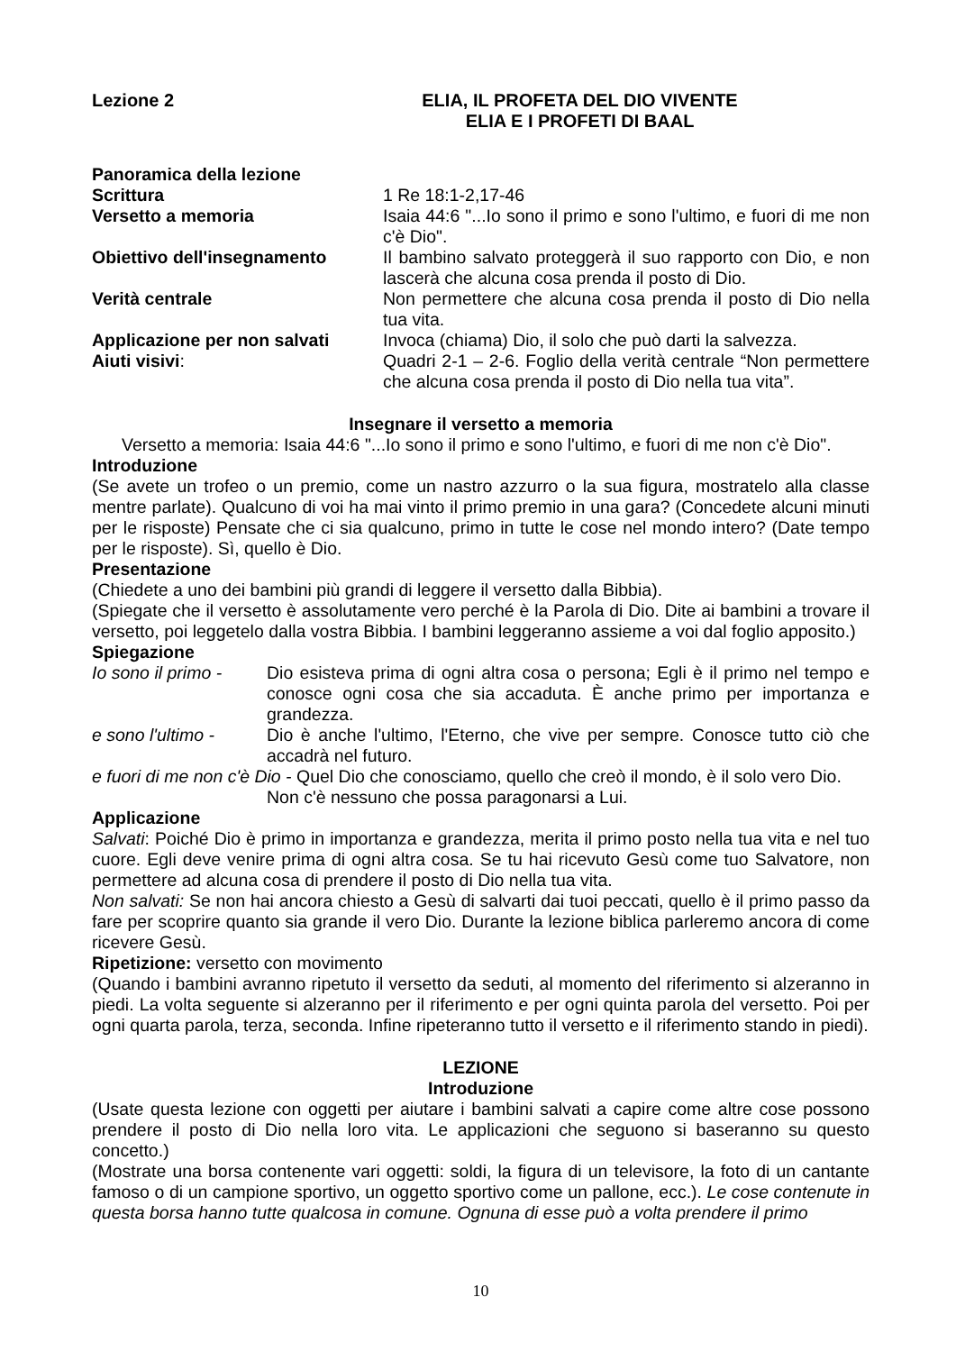Lezione 2 ELIA, IL PROFETA DEL DIO VIVENTE
ELIA E I PROFETI DI BAAL
Panoramica della lezione
Scrittura 1 Re 18:1-2,17-46
Versetto a memoria Isaia 44:6 "...Io sono il primo e sono l'ultimo, e fuori di me non c'è Dio".
Obiettivo dell'insegnamento Il bambino salvato proteggerà il suo rapporto con Dio, e non lascerà che alcuna cosa prenda il posto di Dio.
Verità centrale Non permettere che alcuna cosa prenda il posto di Dio nella tua vita.
Applicazione per non salvati
Invoca (chiama) Dio, il solo che può darti la salvezza.
Aiuti visivi: Quadri 2-1 – 2-6. Foglio della verità centrale “Non permettere che alcuna cosa prenda il posto di Dio nella tua vita”.
Insegnare il versetto a memoria
Versetto a memoria: Isaia 44:6 "...Io sono il primo e sono l'ultimo, e fuori di me non c'è Dio".
Introduzione
(Se avete un trofeo o un premio, come un nastro azzurro o la sua figura, mostratelo alla classe mentre parlate). Qualcuno di voi ha mai vinto il primo premio in una gara? (Concedete alcuni minuti per le risposte) Pensate che ci sia qualcuno, primo in tutte le cose nel mondo intero? (Date tempo per le risposte). Sì, quello è Dio.
Presentazione
(Chiedete a uno dei bambini più grandi di leggere il versetto dalla Bibbia).
(Spiegate che il versetto è assolutamente vero perché è la Parola di Dio. Dite ai bambini a trovare il versetto, poi leggetelo dalla vostra Bibbia. I bambini leggeranno assieme a voi dal foglio apposito.)
Spiegazione
Io sono il primo -
Dio esisteva prima di ogni altra cosa o persona; Egli è il primo nel tempo e conosce ogni cosa che sia accaduta. È anche primo per importanza e grandezza.
e sono l'ultimo -
Dio è anche l'ultimo, l'Eterno, che vive per sempre. Conosce tutto ciò che accadrà nel futuro.
e fuori di me non c'è Dio - Quel Dio che conosciamo, quello che creò il mondo, è il solo vero Dio.
Non c'è nessuno che possa paragonarsi a Lui.
Applicazione
Salvati: Poiché Dio è primo in importanza e grandezza, merita il primo posto nella tua vita e nel tuo cuore. Egli deve venire prima di ogni altra cosa. Se tu hai ricevuto Gesù come tuo Salvatore, non permettere ad alcuna cosa di prendere il posto di Dio nella tua vita.
Non salvati: Se non hai ancora chiesto a Gesù di salvarti dai tuoi peccati, quello è il primo passo da fare per scoprire quanto sia grande il vero Dio. Durante la lezione biblica parleremo ancora di come ricevere Gesù.
Ripetizione: versetto con movimento
(Quando i bambini avranno ripetuto il versetto da seduti, al momento del riferimento si alzeranno in piedi. La volta seguente si alzeranno per il riferimento e per ogni quinta parola del versetto. Poi per ogni quarta parola, terza, seconda. Infine ripeteranno tutto il versetto e il riferimento stando in piedi).
LEZIONE
Introduzione
(Usate questa lezione con oggetti per aiutare i bambini salvati a capire come altre cose possono prendere il posto di Dio nella loro vita. Le applicazioni che seguono si baseranno su questo concetto.)
(Mostrate una borsa contenente vari oggetti: soldi, la figura di un televisore, la foto di un cantante famoso o di un campione sportivo, un oggetto sportivo come un pallone, ecc.). Le cose contenute in questa borsa hanno tutte qualcosa in comune. Ognuna di esse può a volta prendere il primo
10